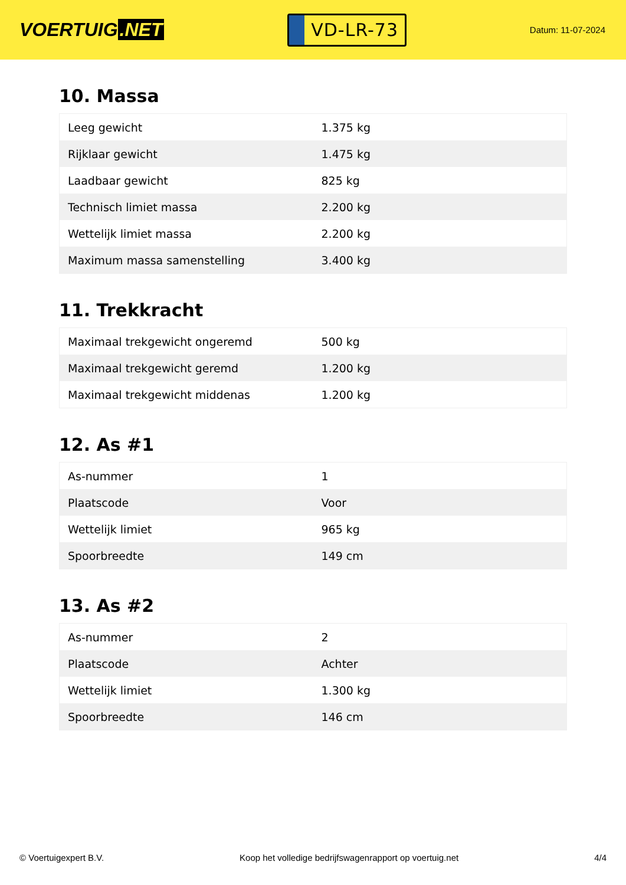VOERTUIG.NET
VD-LR-73
Datum: 11-07-2024
10. Massa
| Leeg gewicht | 1.375 kg |
| Rijklaar gewicht | 1.475 kg |
| Laadbaar gewicht | 825 kg |
| Technisch limiet massa | 2.200 kg |
| Wettelijk limiet massa | 2.200 kg |
| Maximum massa samenstelling | 3.400 kg |
11. Trekkracht
| Maximaal trekgewicht ongeremd | 500 kg |
| Maximaal trekgewicht geremd | 1.200 kg |
| Maximaal trekgewicht middenas | 1.200 kg |
12. As #1
| As-nummer | 1 |
| Plaatscode | Voor |
| Wettelijk limiet | 965 kg |
| Spoorbreedte | 149 cm |
13. As #2
| As-nummer | 2 |
| Plaatscode | Achter |
| Wettelijk limiet | 1.300 kg |
| Spoorbreedte | 146 cm |
© Voertuigexpert B.V. Koop het volledige bedrijfswagenrapport op voertuig.net 4/4